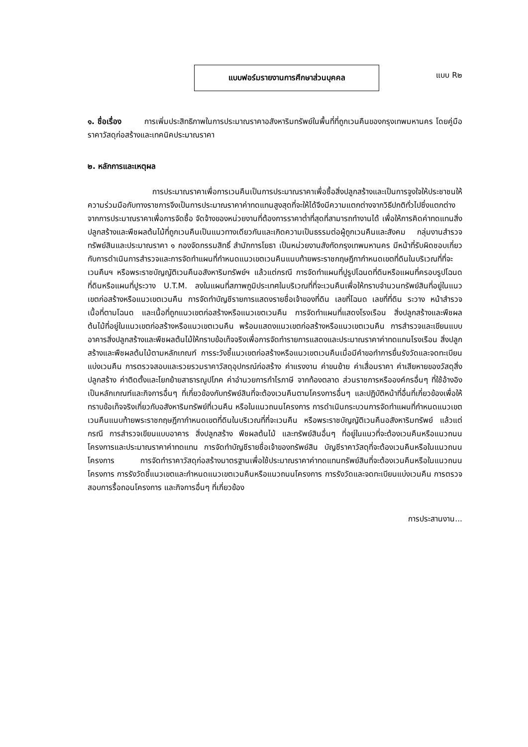แบบฟอร์มรายงานการศึกษาส่วนบุคคล
แบบ R๒
๑. ชื่อเรื่อง การเพิ่มประสิทธิภาพในการประมาณราคาอสังหาริมทรัพย์ในพื้นที่ที่ถูกเวนคืนของกรุงเทพมหานคร โดยคู่มือราคาวัสดุก่อสร้างและเทคนิคประมาณราคา
๒. หลักการและเหตุผล
การประมาณราคาเพื่อการเวนคืนเป็นการประมาณราคาเพื่อซื้อสิ่งปลูกสร้างและเป็นการจูงใจให้ประชาชนให้ความร่วมมือกับทางราชการจึงเป็นการประมาณราคาค่าทดแทนสูงสุดที่จะให้ได้จึงมีความแตกต่างจากวิธีปกติทั่วไปซึ่งแตกต่างจากการประมาณราคาเพื่อการจัดซื้อ จัดจ้างของหน่วยงานที่ต้องการราคาต่ำที่สุดที่สามารถทำงานได้ เพื่อให้การคิดค่าทดแทนสิ่งปลูกสร้างและพืชผลต้นไม้ที่ถูกเวนคืนเป็นแนวทางเดียวกันและเกิดความเป็นธรรมต่อผู้ถูกเวนคืนและสังคม กลุ่มงานสำรวจทรัพย์สินและประมาณราคา ๑ กองจัดกรรมสิทธิ์ สำนักการโยธา เป็นหน่วยงานสังกัดกรุงเทพมหานคร มีหน้าที่รับผิดชอบเกี่ยวกับการดำเนินการสำรวจและการจัดทำแผนที่กำหนดแนวเขตเวนคืนแนบท้ายพระราชกฤษฎีกากำหนดเขตที่ดินในบริเวณที่ที่จะเวนคืนฯ หรือพระราชบัญญัติเวนคืนอสังหาริมทรัพย์ฯ แล้วแต่กรณี การจัดทำแผนที่ปูรูปโฉนดที่ดินหรือแผนที่ครอบรูปโฉนดที่ดินหรือแผนที่ปูระวาง U.T.M. ลงในแผนที่สภาพภูมิประเทศในบริเวณที่ที่จะเวนคืนเพื่อให้ทราบจำนวนทรัพย์สินที่อยู่ในแนวเขตก่อสร้างหรือแนวเขตเวนคืน การจัดทำบัญชีรายการแสดงรายชื่อเจ้าของที่ดิน เลขที่โฉนด เลขที่ที่ดิน ระวาง หน้าสำรวจ เนื้อที่ตามโฉนด และเนื้อที่ถูกแนวเขตก่อสร้างหรือแนวเขตเวนคืน การจัดทำแผนที่แสดงโรงเรือน สิ่งปลูกสร้างและพืชผลต้นไม้ที่อยู่ในแนวเขตก่อสร้างหรือแนวเขตเวนคืน พร้อมแสดงแนวเขตก่อสร้างหรือแนวเขตเวนคืน การสำรวจและเขียนแบบอาคารสิ่งปลูกสร้างและพืชผลต้นไม้ให้ทราบข้อเท็จจริงเพื่อการจัดทำรายการแสดงและประมาณราคาค่าทดแทนโรงเรือน สิ่งปลูกสร้างและพืชผลต้นไม้ตามหลักเกณฑ์ การระวังชี้แนวเขตก่อสร้างหรือแนวเขตเวนคืนเมื่อมีคำขอทำการยื่นรังวัดและจดทะเบียนแบ่งเวนคืน การตรวจสอบและรวยรวมราคาวัสดุอุปกรณ์ก่อสร้าง ค่าแรงงาน ค่าขนย้าย ค่าเสื่อมราคา ค่าเสียหายของวัสดุสิ่งปลูกสร้าง ค่าติดตั้งและโยกย้ายสาธารณูปโภค ค่าอำนวยการกำไรภาษี จากท้องตลาด ส่วนราชการหรือองค์กรอื่นๆ ที่ใช้อ้างอิงเป็นหลักเกณฑ์และกิจการอื่นๆ ที่เกี่ยวข้องกับทรัพย์สินที่จะต้องเวนคืนตามโครงการอื่นๆ และปฏิบัติหน้าที่อื่นที่เกี่ยวข้องเพื่อให้ทราบข้อเท็จจริงเกี่ยวกับอสังหาริมทรัพย์ที่เวนคืน หรือในแนวถนนโครงการ การดำเนินกระบวนการจัดทำแผนที่กำหนดแนวเขตเวนคืนแนบท้ายพระราชกฤษฎีกากำหนดเขตที่ดินในบริเวณที่ที่จะเวนคืน หรือพระราชบัญญัติเวนคืนอสังหาริมทรัพย์ แล้วแต่กรณี การสำรวจเขียนแบบอาคาร สิ่งปลูกสร้าง พืชผลต้นไม้ และทรัพย์สินอื่นๆ ที่อยู่ในแนวที่จะต้องเวนคืนหรือแนวถนนโครงการและประมาณราคาค่าทดแทน การจัดทำบัญชีรายชื่อเจ้าของทรัพย์สิน บัญชีราคาวัสดุที่จะต้องเวนคืนหรือในแนวถนนโครงการ การจัดทำราคาวัสดุก่อสร้างมาตรฐานเพื่อใช้ประมาณราคาค่าทดแทนทรัพย์สินที่จะต้องเวนคืนหรือในแนวถนนโครงการ การรังวัดชี้แนวเขตและกำหนดแนวเขตเวนคืนหรือแนวถนนโครงการ การรังวัดและจดทะเบียนแบ่งเวนคืน การตรวจสอบการรื้อถอนโครงการ และกิจการอื่นๆ ที่เกี่ยวข้อง
การประสานงาน...